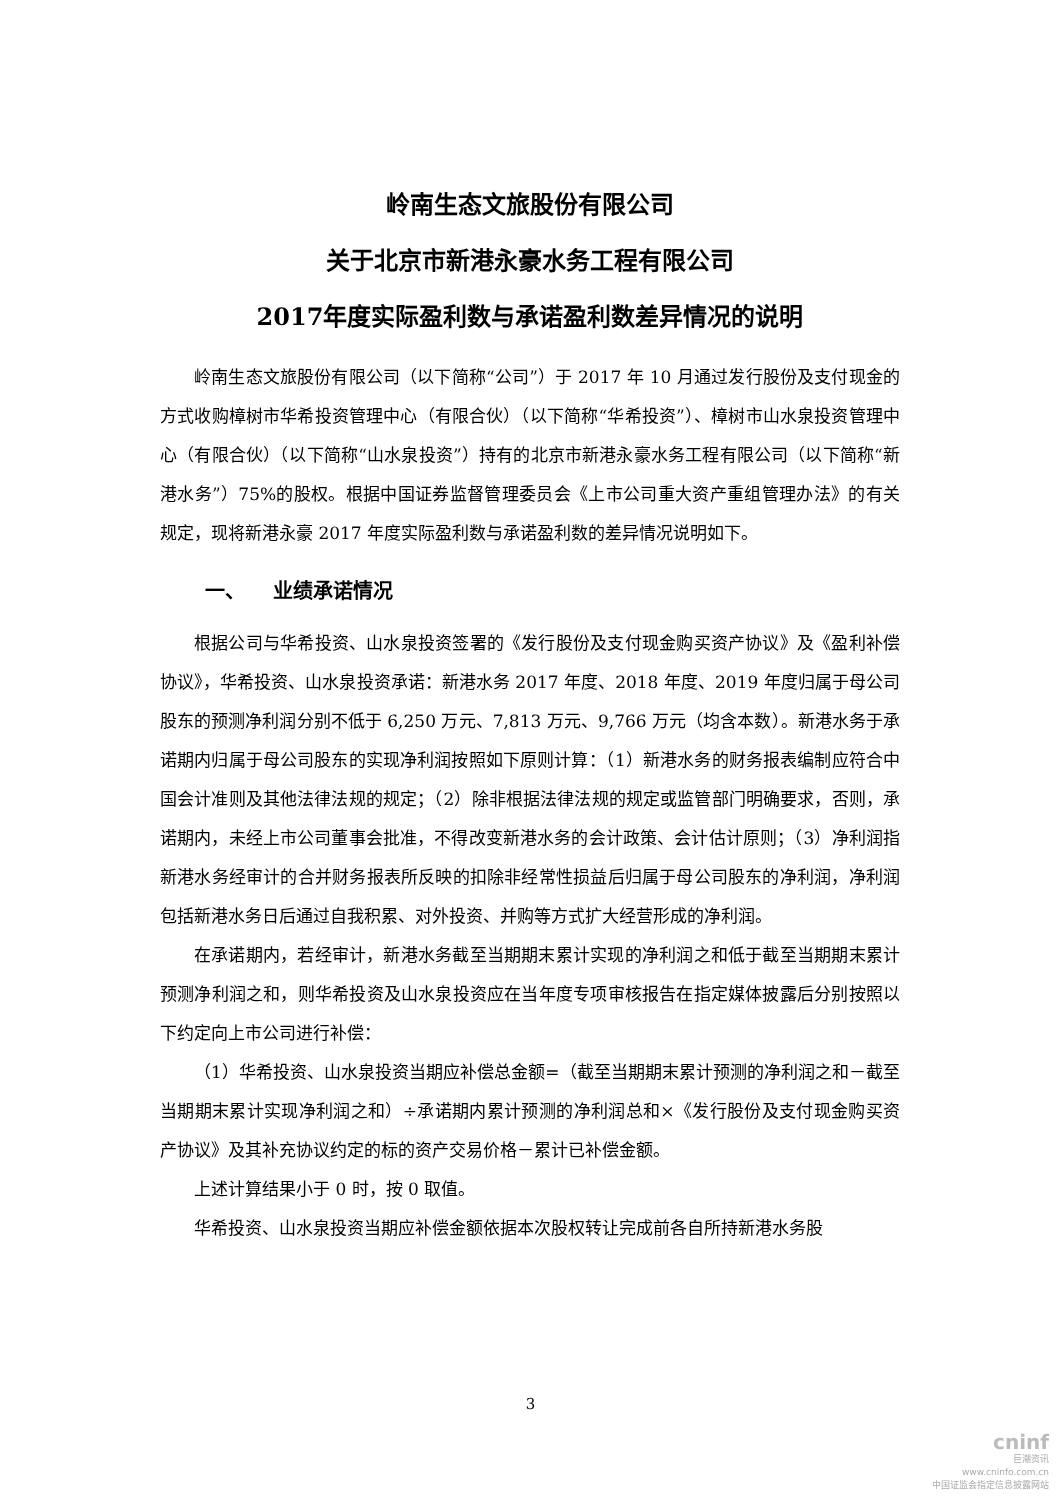岭南生态文旅股份有限公司
关于北京市新港永豪水务工程有限公司
2017年度实际盈利数与承诺盈利数差异情况的说明
岭南生态文旅股份有限公司（以下简称“公司”）于 2017 年 10 月通过发行股份及支付现金的方式收购樟树市华希投资管理中心（有限合伙）（以下简称“华希投资”）、樟树市山水泉投资管理中心（有限合伙）（以下简称“山水泉投资”）持有的北京市新港永豪水务工程有限公司（以下简称“新港水务”）75%的股权。根据中国证券监督管理委员会《上市公司重大资产重组管理办法》的有关规定，现将新港永豪 2017 年度实际盈利数与承诺盈利数的差异情况说明如下。
一、 业绩承诺情况
根据公司与华希投资、山水泉投资签署的《发行股份及支付现金购买资产协议》及《盈利补偿协议》，华希投资、山水泉投资承诺：新港水务 2017 年度、2018 年度、2019 年度归属于母公司股东的预测净利润分别不低于 6,250 万元、7,813 万元、9,766 万元（均含本数）。新港水务于承诺期内归属于母公司股东的实现净利润按照如下原则计算：（1）新港水务的财务报表编制应符合中国会计准则及其他法律法规的规定；（2）除非根据法律法规的规定或监管部门明确要求，否则，承诺期内，未经上市公司董事会批准，不得改变新港水务的会计政策、会计估计原则；（3）净利润指新港水务经审计的合并财务报表所反映的扣除非经常性损益后归属于母公司股东的净利润，净利润包括新港水务日后通过自我积累、对外投资、并购等方式扩大经营形成的净利润。
在承诺期内，若经审计，新港水务截至当期期末累计实现的净利润之和低于截至当期期末累计预测净利润之和，则华希投资及山水泉投资应在当年度专项审核报告在指定媒体披露后分别按照以下约定向上市公司进行补偿：
（1）华希投资、山水泉投资当期应补偿总金额=（截至当期期末累计预测的净利润之和－截至当期期末累计实现净利润之和）÷承诺期内累计预测的净利润总和×《发行股份及支付现金购买资产协议》及其补充协议约定的标的资产交易价格－累计已补偿金额。
上述计算结果小于 0 时，按 0 取值。
华希投资、山水泉投资当期应补偿金额依据本次股权转让完成前各自所持新港水务股
3
cninf
巨潮资讯
www.cninfo.com.cn
中国证监会指定信息披露网站